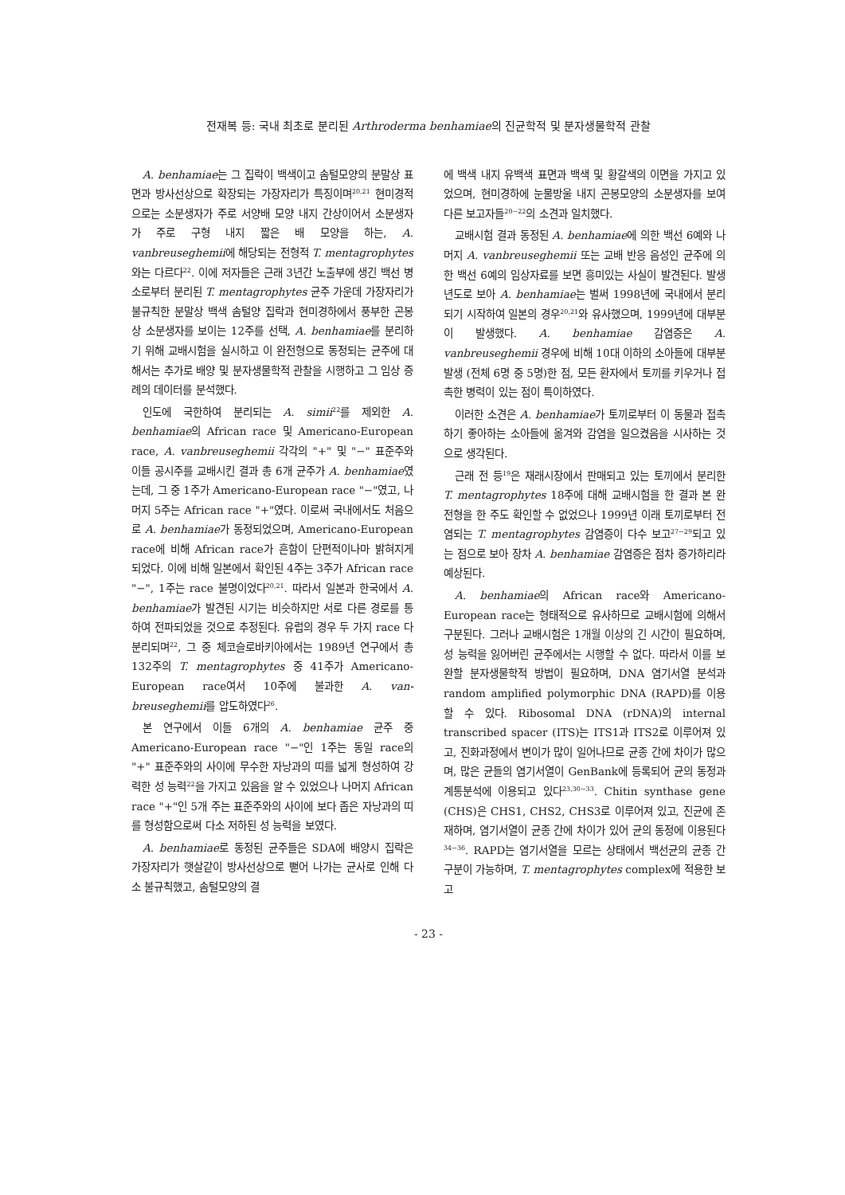전재복 등: 국내 최초로 분리된 Arthroderma benhamiae의 진균학적 및 분자생물학적 관찰
A. benhamiae는 그 집락이 백색이고 솜털모양의 분말상 표면과 방사선상으로 확장되는 가장자리가 특징이며<sup>20,21</sup> 현미경적으로는 소분생자가 주로 서양배 모양 내지 간상이어서 소분생자가 주로 구형 내지 짧은 배 모양을 하는, A. vanbreuseghemii에 해당되는 전형적 T. mentagrophytes와는 다르다<sup>22</sup>. 이에 저자들은 근래 3년간 노출부에 생긴 백선 병소로부터 분리된 T. mentagrophytes 균주 가운데 가장자리가 불규칙한 분말상 백색 솜털양 집락과 현미경하에서 풍부한 곤봉상 소분생자를 보이는 12주를 선택, A. benhamiae를 분리하기 위해 교배시험을 실시하고 이 완전형으로 동정되는 균주에 대해서는 추가로 배양 및 분자생물학적 관찰을 시행하고 그 임상 증례의 데이터를 분석했다.
인도에 국한하여 분리되는 A. simii<sup>22</sup>를 제외한 A. benhamiae의 African race 및 Americano-European race, A. vanbreuseghemii 각각의 "+" 및 "−" 표준주와 이들 공시주를 교배시킨 결과 총 6개 균주가 A. benhamiae였는데, 그 중 1주가 Americano-European race "−"였고, 나머지 5주는 African race "+"였다. 이로써 국내에서도 처음으로 A. benhamiae가 동정되었으며, Americano-European race에 비해 African race가 흔함이 단편적이나마 밝혀지게 되었다. 이에 비해 일본에서 확인된 4주는 3주가 African race "−", 1주는 race 불명이었다<sup>20,21</sup>. 따라서 일본과 한국에서 A. benhamiae가 발견된 시기는 비슷하지만 서로 다른 경로를 통하여 전파되었을 것으로 추정된다. 유럽의 경우 두 가지 race 다 분리되며<sup>22</sup>, 그 중 체코슬로바키아에서는 1989년 연구에서 총 132주의 T. mentagrophytes 중 41주가 Americano-European race여서 10주에 불과한 A. van- breuseghemii를 압도하였다<sup>26</sup>.
본 연구에서 이들 6개의 A. benhamiae 균주 중 Americano-European race "−"인 1주는 동일 race의 "+" 표준주와의 사이에 무수한 자낭과의 띠를 넓게 형성하여 강력한 성 능력<sup>22</sup>을 가지고 있음을 알 수 있었으나 나머지 African race "+"인 5개 주는 표준주와의 사이에 보다 좁은 자낭과의 띠를 형성함으로써 다소 저하된 성 능력을 보였다.
A. benhamiae로 동정된 균주들은 SDA에 배양시 집락은 가장자리가 햇살같이 방사선상으로 뻗어 나가는 균사로 인해 다소 불규칙했고, 솜털모양의 결
에 백색 내지 유백색 표면과 백색 및 황갈색의 이면을 가지고 있었으며, 현미경하에 눈물방울 내지 곤봉모양의 소분생자를 보여 다른 보고자들<sup>20~22</sup>의 소견과 일치했다.
교배시험 결과 동정된 A. benhamiae에 의한 백선 6예와 나머지 A. vanbreuseghemii 또는 교배 반응 음성인 균주에 의한 백선 6예의 임상자료를 보면 흥미있는 사실이 발견된다. 발생년도로 보아 A. benhamiae는 벌써 1998년에 국내에서 분리되기 시작하여 일본의 경우<sup>20,21</sup>와 유사했으며, 1999년에 대부분이 발생했다. A. benhamiae 감염증은 A. vanbreuseghemii 경우에 비해 10대 이하의 소아들에 대부분 발생 (전체 6명 중 5명)한 점, 모든 환자에서 토끼를 키우거나 접촉한 병력이 있는 점이 특이하였다.
이러한 소견은 A. benhamiae가 토끼로부터 이 동물과 접촉하기 좋아하는 소아들에 옮겨와 감염을 일으켰음을 시사하는 것으로 생각된다.
근래 전 등<sup>19</sup>은 재래시장에서 판매되고 있는 토끼에서 분리한 T. mentagrophytes 18주에 대해 교배시험을 한 결과 본 완전형을 한 주도 확인할 수 없었으나 1999년 이래 토끼로부터 전염되는 T. mentagrophytes 감염증이 다수 보고<sup>27~29</sup>되고 있는 점으로 보아 장차 A. benhamiae 감염증은 점차 증가하리라 예상된다.
A. benhamiae의 African race와 Americano-European race는 형태적으로 유사하므로 교배시험에 의해서 구분된다. 그러나 교배시험은 1개월 이상의 긴 시간이 필요하며, 성 능력을 잃어버린 균주에서는 시행할 수 없다. 따라서 이를 보완할 분자생물학적 방법이 필요하며, DNA 염기서열 분석과 random amplified polymorphic DNA (RAPD)를 이용할 수 있다. Ribosomal DNA (rDNA)의 internal transcribed spacer (ITS)는 ITS1과 ITS2로 이루어져 있고, 진화과정에서 변이가 많이 일어나므로 균종 간에 차이가 많으며, 많은 균들의 염기서열이 GenBank에 등록되어 균의 동정과 계통분석에 이용되고 있다<sup>23,30~33</sup>. Chitin synthase gene (CHS)은 CHS1, CHS2, CHS3로 이루어져 있고, 진균에 존재하며, 염기서열이 균종 간에 차이가 있어 균의 동정에 이용된다<sup>34~36</sup>. RAPD는 염기서열을 모르는 상태에서 백선균의 균종 간 구분이 가능하며, T. mentagrophytes complex에 적용한 보고
- 23 -